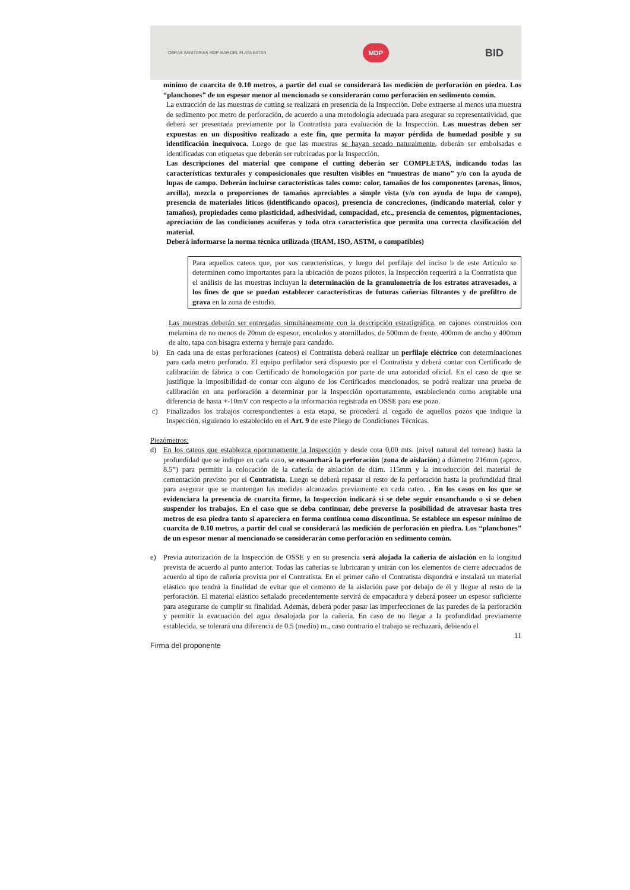OBRAS SANITARIAS MGP MAR DEL PLATA BATÁN MDP BID
mínimo de cuarcita de 0.10 metros, a partir del cual se considerará las medición de perforación en piedra. Los “planchones” de un espesor menor al mencionado se considerarán como perforación en sedimento común.
La extracción de las muestras de cutting se realizará en presencia de la Inspección. Debe extraerse al menos una muestra de sedimento por metro de perforación, de acuerdo a una metodología adecuada para asegurar su representatividad, que deberá ser presentada previamente por la Contratista para evaluación de la Inspección. Las muestras deben ser expuestas en un dispositivo realizado a este fin, que permita la mayor pérdida de humedad posible y su identificación inequívoca. Luego de que las muestras se hayan secado naturalmente, deberán ser embolsadas e identificadas con etiquetas que deberán ser rubricadas por la Inspección.
Las descripciones del material que compone el cutting deberán ser COMPLETAS, indicando todas las características texturales y composicionales que resulten visibles en “muestras de mano” y/o con la ayuda de lupas de campo. Deberán incluirse características tales como: color, tamaños de los componentes (arenas, limos, arcilla), mezcla o proporciones de tamaños apreciables a simple vista (y/o con ayuda de lupa de campo), presencia de materiales líticos (identificando opacos), presencia de concreciones, (indicando material, color y tamaños), propiedades como plasticidad, adhesividad, compacidad, etc., presencia de cementos, pigmentaciones, apreciación de las condiciones acuíferas y toda otra característica que permita una correcta clasificación del material.
Deberá informarse la norma técnica utilizada (IRAM, ISO, ASTM, o compatibles)
Para aquellos cateos que, por sus características, y luego del perfilaje del inciso b de este Artículo se determinen como importantes para la ubicación de pozos pilotos, la Inspección requerirá a la Contratista que el análisis de las muestras incluyan la determinación de la granulometría de los estratos atravesados, a los fines de que se puedan establecer características de futuras cañerías filtrantes y de prefiltro de grava en la zona de estudio.
Las muestras deberán ser entregadas simultáneamente con la descripción estratigráfica, en cajones construidos con melamina de no menos de 20mm de espesor, encolados y atornillados, de 500mm de frente, 400mm de ancho y 400mm de alto, tapa con bisagra externa y herraje para candado.
b) En cada una de estas perforaciones (cateos) el Contratista deberá realizar un perfilaje eléctrico con determinaciones para cada metro perforado. El equipo perfilador será dispuesto por el Contratista y deberá contar con Certificado de calibración de fábrica o con Certificado de homologación por parte de una autoridad oficial. En el caso de que se justifique la imposibilidad de contar con alguno de los Certificados mencionados, se podrá realizar una prueba de calibración en una perforación a determinar por la Inspección oportunamente, estableciendo como aceptable una diferencia de hasta +-10mV con respecto a la información registrada en OSSE para ese pozo.
c) Finalizados los trabajos correspondientes a esta etapa, se procederá al cegado de aquellos pozos que indique la Inspección, siguiendo lo establecido en el Art. 9 de este Pliego de Condiciones Técnicas.
Piezómetros:
d) En los cateos que establezca oportunamente la Inspección y desde cota 0,00 mts. (nivel natural del terreno) hasta la profundidad que se indique en cada caso, se ensanchará la perforación (zona de aislación) a diámetro 216mm (aprox. 8.5”) para permitir la colocación de la cañería de aislación de diám. 115mm y la introducción del material de cementación previsto por el Contratista. Luego se deberá repasar el resto de la perforación hasta la profundidad final para asegurar que se mantengan las medidas alcanzadas previamente en cada cateo. . En los casos en los que se evidenciara la presencia de cuarcita firme, la Inspección indicará si se debe seguir ensanchando o si se deben suspender los trabajos. En el caso que se deba continuar, debe preverse la posibilidad de atravesar hasta tres metros de esa piedra tanto si apareciera en forma continua como discontinua. Se establece un espesor mínimo de cuarcita de 0.10 metros, a partir del cual se considerará las medición de perforación en piedra. Los “planchones” de un espesor menor al mencionado se considerarán como perforación en sedimento común.
e) Previa autorización de la Inspección de OSSE y en su presencia será alojada la cañería de aislación en la longitud prevista de acuerdo al punto anterior. Todas las cañerías se lubricaran y unirán con los elementos de cierre adecuados de acuerdo al tipo de cañería provista por el Contratista. En el primer caño el Contratista dispondrá e instalará un material elástico que tendrá la finalidad de evitar que el cemento de la aislación pase por debajo de él y llegue al resto de la perforación. El material elástico señalado precedentemente servirá de empacadura y deberá poseer un espesor suficiente para asegurarse de cumplir su finalidad. Además, deberá poder pasar las imperfecciones de las paredes de la perforación y permitir la evacuación del agua desalojada por la cañería. En caso de no llegar a la profundidad previamente establecida, se tolerará una diferencia de 0.5 (medio) m., caso contrario el trabajo se rechazará, debiendo el
11
Firma del proponente